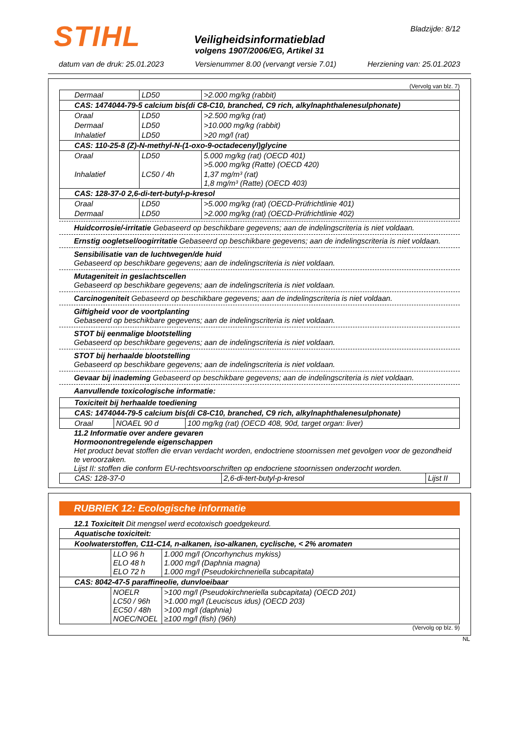STIHL Bladzijde: 8/12
Veiligheidsinformatieblad
volgens 1907/2006/EG, Artikel 31
datum van de druk: 25.01.2023 Versienummer 8.00 (vervangt versie 7.01) Herziening van: 25.01.2023
(Vervolg van blz. 7)
| Dermaal | LD50 | >2.000 mg/kg (rabbit) |
| CAS: 1474044-79-5 calcium bis(di C8-C10, branched, C9 rich, alkylnaphthalenesulphonate) | | |
| Oraal | LD50 | >2.500 mg/kg (rat) |
| Dermaal | LD50 | >10.000 mg/kg (rabbit) |
| Inhalatief | LD50 | >20 mg/l (rat) |
| CAS: 110-25-8 (Z)-N-methyl-N-(1-oxo-9-octadecenyl)glycine | | |
| Oraal | LD50 | 5.000 mg/kg (rat) (OECD 401) >5.000 mg/kg (Ratte) (OECD 420) |
| Inhalatief | LC50 / 4h | 1,37 mg/m³ (rat) 1,8 mg/m³ (Ratte) (OECD 403) |
| CAS: 128-37-0 2,6-di-tert-butyl-p-kresol | | |
| Oraal | LD50 | >5.000 mg/kg (rat) (OECD-Prüfrichtlinie 401) |
| Dermaal | LD50 | >2.000 mg/kg (rat) (OECD-Prüfrichtlinie 402) |
Huidcorrosie/-irritatie Gebaseerd op beschikbare gegevens; aan de indelingscriteria is niet voldaan.
Ernstig oogletsel/oogirritatie Gebaseerd op beschikbare gegevens; aan de indelingscriteria is niet voldaan.
Sensibilisatie van de luchtwegen/de huid
Gebaseerd op beschikbare gegevens; aan de indelingscriteria is niet voldaan.
Mutageniteit in geslachtscellen
Gebaseerd op beschikbare gegevens; aan de indelingscriteria is niet voldaan.
Carcinogeniteit Gebaseerd op beschikbare gegevens; aan de indelingscriteria is niet voldaan.
Giftigheid voor de voortplanting
Gebaseerd op beschikbare gegevens; aan de indelingscriteria is niet voldaan.
STOT bij eenmalige blootstelling
Gebaseerd op beschikbare gegevens; aan de indelingscriteria is niet voldaan.
STOT bij herhaalde blootstelling
Gebaseerd op beschikbare gegevens; aan de indelingscriteria is niet voldaan.
Gevaar bij inademing Gebaseerd op beschikbare gegevens; aan de indelingscriteria is niet voldaan.
Aanvullende toxicologische informatie:
| Toxiciteit bij herhaalde toediening | | |
| CAS: 1474044-79-5 calcium bis(di C8-C10, branched, C9 rich, alkylnaphthalenesulphonate) | | |
| Oraal | NOAEL 90 d | 100 mg/kg (rat) (OECD 408, 90d, target organ: liver) |
11.2 Informatie over andere gevaren
Hormoonontregelende eigenschappen
Het product bevat stoffen die ervan verdacht worden, endoctriene stoornissen met gevolgen voor de gezondheid te veroorzaken.
Lijst II: stoffen die conform EU-rechtsvoorschriften op endocriene stoornissen onderzocht worden.
| CAS: 128-37-0 | 2,6-di-tert-butyl-p-kresol | Lijst II |
RUBRIEK 12: Ecologische informatie
12.1 Toxiciteit Dit mengsel werd ecotoxisch goedgekeurd.
| Aquatische toxiciteit: | | |
| Koolwaterstoffen, C11-C14, n-alkanen, iso-alkanen, cyclische, < 2% aromaten | | |
| | LLO 96 h ELO 48 h ELO 72 h | 1.000 mg/l (Oncorhynchus mykiss) 1.000 mg/l (Daphnia magna) 1.000 mg/l (Pseudokirchneriella subcapitata) |
| CAS: 8042-47-5 paraffineolie, dunvloeibaar | | |
| | NOELR LC50 / 96h EC50 / 48h NOEC/NOEL | >100 mg/l (Pseudokirchneriella subcapitata) (OECD 201) >1.000 mg/l (Leuciscus idus) (OECD 203) >100 mg/l (daphnia) ≥100 mg/l (fish) (96h) |
(Vervolg op blz. 9)
NL